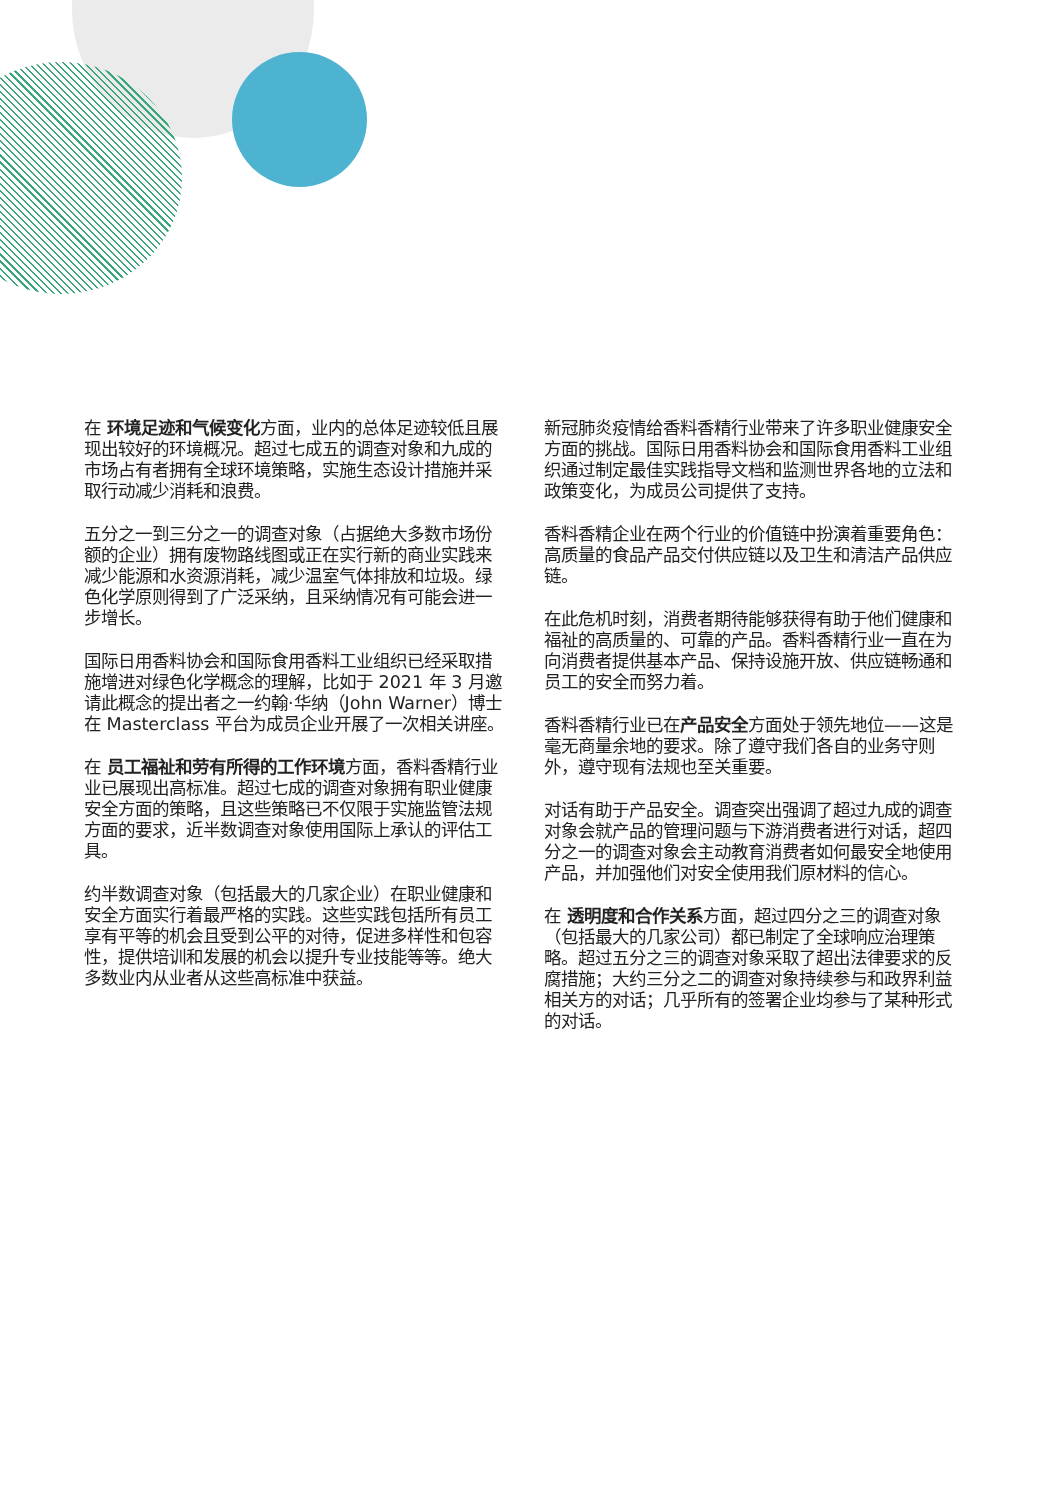在 环境足迹和气候变化方面，业内的总体足迹较低且展现出较好的环境概况。超过七成五的调查对象和九成的市场占有者拥有全球环境策略，实施生态设计措施并采取行动减少消耗和浪费。
五分之一到三分之一的调查对象（占据绝大多数市场份额的企业）拥有废物路线图或正在实行新的商业实践来减少能源和水资源消耗，减少温室气体排放和垃圾。绿色化学原则得到了广泛采纳，且采纳情况有可能会进一步增长。
国际日用香料协会和国际食用香料工业组织已经采取措施增进对绿色化学概念的理解，比如于 2021 年 3 月邀请此概念的提出者之一约翰·华纳（John Warner）博士在 Masterclass 平台为成员企业开展了一次相关讲座。
在 员工福祉和劳有所得的工作环境方面，香料香精行业业已展现出高标准。超过七成的调查对象拥有职业健康安全方面的策略，且这些策略已不仅限于实施监管法规方面的要求，近半数调查对象使用国际上承认的评估工具。
约半数调查对象（包括最大的几家企业）在职业健康和安全方面实行着最严格的实践。这些实践包括所有员工享有平等的机会且受到公平的对待，促进多样性和包容性，提供培训和发展的机会以提升专业技能等等。绝大多数业内从业者从这些高标准中获益。
新冠肺炎疫情给香料香精行业带来了许多职业健康安全方面的挑战。国际日用香料协会和国际食用香料工业组织通过制定最佳实践指导文档和监测世界各地的立法和政策变化，为成员公司提供了支持。
香料香精企业在两个行业的价值链中扮演着重要角色：高质量的食品产品交付供应链以及卫生和清洁产品供应链。
在此危机时刻，消费者期待能够获得有助于他们健康和福祉的高质量的、可靠的产品。香料香精行业一直在为向消费者提供基本产品、保持设施开放、供应链畅通和员工的安全而努力着。
香料香精行业已在产品安全方面处于领先地位——这是毫无商量余地的要求。除了遵守我们各自的业务守则外，遵守现有法规也至关重要。
对话有助于产品安全。调查突出强调了超过九成的调查对象会就产品的管理问题与下游消费者进行对话，超四分之一的调查对象会主动教育消费者如何最安全地使用产品，并加强他们对安全使用我们原材料的信心。
在 透明度和合作关系方面，超过四分之三的调查对象（包括最大的几家公司）都已制定了全球响应治理策略。超过五分之三的调查对象采取了超出法律要求的反腐措施；大约三分之二的调查对象持续参与和政界利益相关方的对话；几乎所有的签署企业均参与了某种形式的对话。